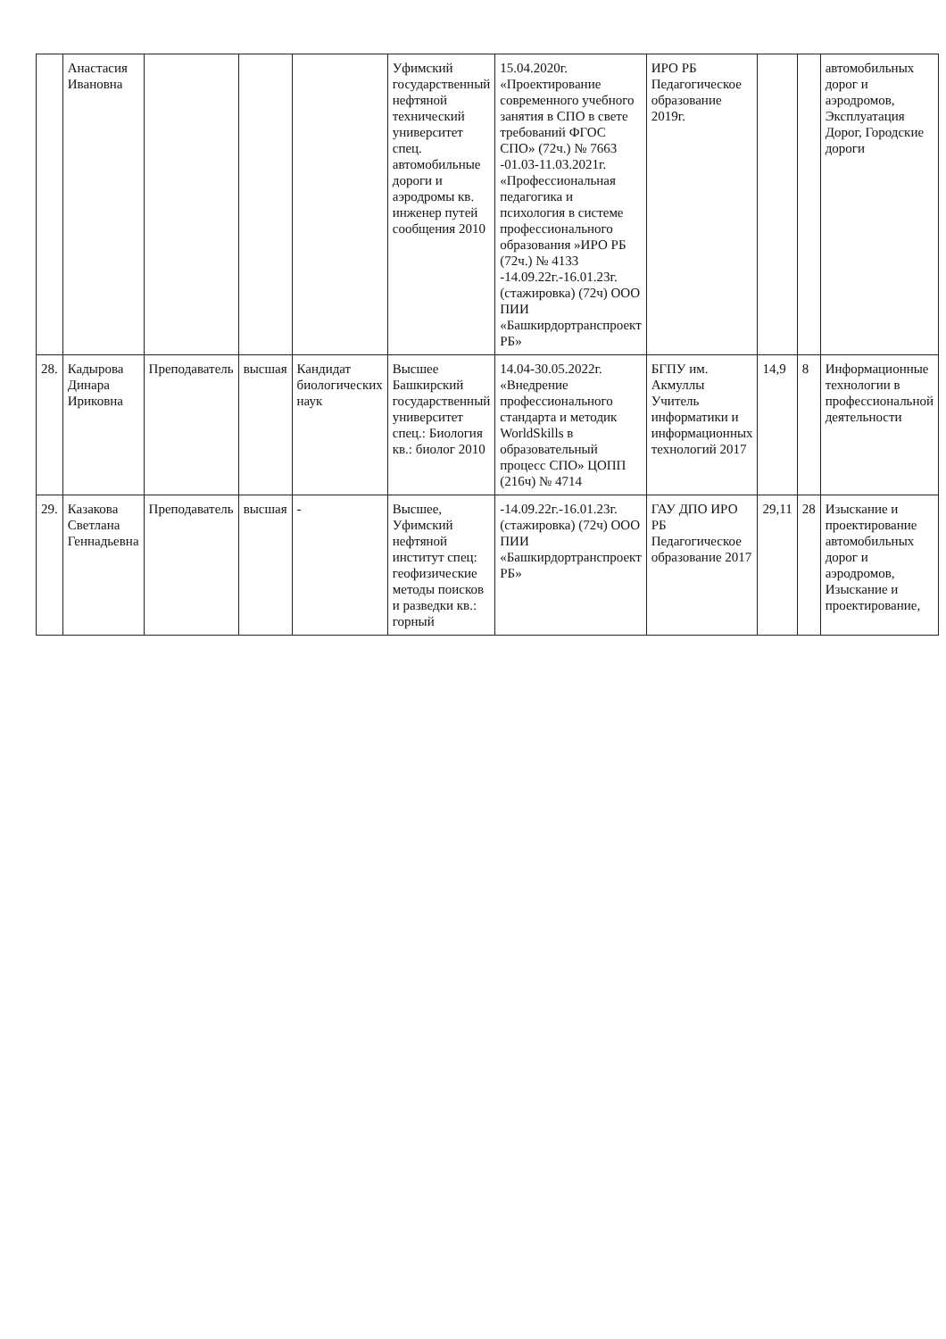| | Анастасия Ивановна | | | | Уфимский государственный нефтяной технический университет спец. автомобильные дороги и аэродромы кв. инженер путей сообщения 2010 | 15.04.2020г. «Проектирование современного учебного занятия в СПО в свете требований ФГОС СПО» (72ч.) № 7663 -01.03-11.03.2021г. «Профессиональная педагогика и психология в системе профессионального образования »ИРО РБ (72ч.) № 4133 -14.09.22г.-16.01.23г. (стажировка) (72ч) ООО ПИИ «Башкирдортранспроект РБ» | ИРО РБ Педагогическое образование 2019г. | | | автомобильных дорог и аэродромов, Эксплуатация Дорог, Городские дороги |
| 28. | Кадырова Динара Ириковна | Преподаватель | высшая | Кандидат биологических наук | Высшее Башкирский государственный университет спец.: Биология кв.: биолог 2010 | 14.04-30.05.2022г. «Внедрение профессионального стандарта и методик WorldSkills в образовательный процесс СПО» ЦОПП (216ч) № 4714 | БГПУ им. Акмуллы Учитель информатики и информационных технологий 2017 | 14,9 | 8 | Информационные технологии в профессиональной деятельности |
| 29. | Казакова Светлана Геннадьевна | Преподаватель | высшая | - | Высшее, Уфимский нефтяной институт спец: геофизические методы поисков и разведки кв.: горный | -14.09.22г.-16.01.23г. (стажировка) (72ч) ООО ПИИ «Башкирдортранспроект РБ» | ГАУ ДПО ИРО РБ Педагогическое образование 2017 | 29,11 | 28 | Изыскание и проектирование автомобильных дорог и аэродромов, Изыскание и проектирование, |